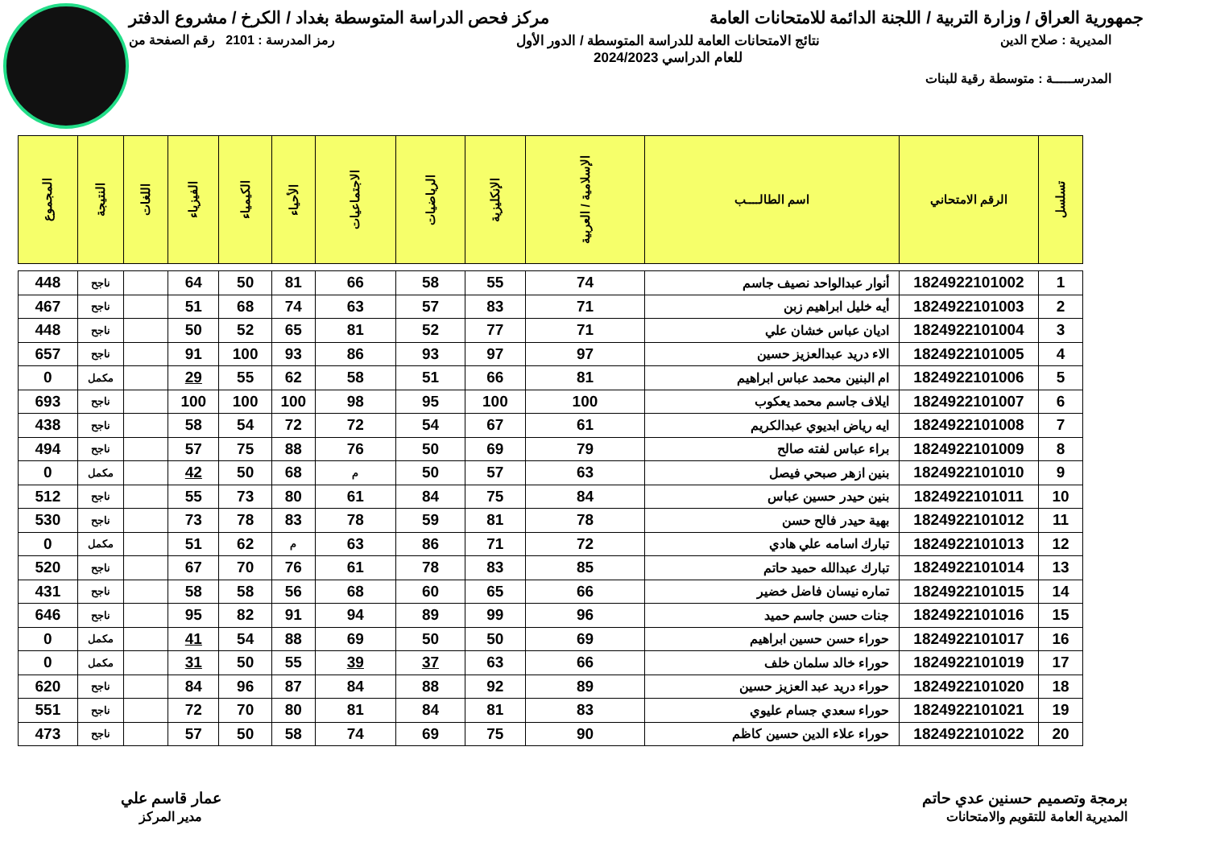جمهورية العراق / وزارة التربية / اللجنة الدائمة للامتحانات العامة
مركز فحص الدراسة المتوسطة بغداد / الكرخ / مشروع الدفتر
المديرية : صلاح الدين نتائج الامتحانات العامة للدراسة المتوسطة / الدور الأول
للعام الدراسي 2024/2023
رمز المدرسة : 2101 رقم الصفحة من
المدرســـــة : متوسطة رقية للبنات
| تسلسل | الرقم الامتحاني | اسم الطالــــب | الإسلامية / العربية | الإنكليزية | الرياضيات | الاجتماعيات | الأحياء | الكيمياء | الفيزياء | اللغات | النتيجة | المجموع |
| --- | --- | --- | --- | --- | --- | --- | --- | --- | --- | --- | --- | --- |
| 1 | 1824922101002 | أنوار عبدالواحد نصيف جاسم | 74 | 55 | 58 | 66 | 81 | 50 | 64 | | ناجح | 448 |
| 2 | 1824922101003 | أيه خليل ابراهيم زبن | 71 | 83 | 57 | 63 | 74 | 68 | 51 | | ناجح | 467 |
| 3 | 1824922101004 | اديان عباس خشان علي | 71 | 77 | 52 | 81 | 65 | 52 | 50 | | ناجح | 448 |
| 4 | 1824922101005 | الاء دريد عبدالعزيز حسين | 97 | 97 | 93 | 86 | 93 | 100 | 91 | | ناجح | 657 |
| 5 | 1824922101006 | ام البنين محمد عباس ابراهيم | 81 | 66 | 51 | 58 | 62 | 55 | 29 | | مكمل | 0 |
| 6 | 1824922101007 | ايلاف جاسم محمد يعكوب | 100 | 100 | 95 | 98 | 100 | 100 | 100 | | ناجح | 693 |
| 7 | 1824922101008 | ايه رياض ابديوي عبدالكريم | 61 | 67 | 54 | 72 | 72 | 54 | 58 | | ناجح | 438 |
| 8 | 1824922101009 | براء عباس لفته صالح | 79 | 69 | 50 | 76 | 88 | 75 | 57 | | ناجح | 494 |
| 9 | 1824922101010 | بنين ازهر صبحي فيصل | 63 | 57 | 50 | م | 68 | 50 | 42 | | مكمل | 0 |
| 10 | 1824922101011 | بنين حيدر حسين عباس | 84 | 75 | 84 | 61 | 80 | 73 | 55 | | ناجح | 512 |
| 11 | 1824922101012 | بهية حيدر فالح حسن | 78 | 81 | 59 | 78 | 83 | 78 | 73 | | ناجح | 530 |
| 12 | 1824922101013 | تبارك اسامه علي هادي | 72 | 71 | 86 | 63 | م | 62 | 51 | | مكمل | 0 |
| 13 | 1824922101014 | تبارك عبدالله حميد حاتم | 85 | 83 | 78 | 61 | 76 | 70 | 67 | | ناجح | 520 |
| 14 | 1824922101015 | تماره نيسان فاضل خضير | 66 | 65 | 60 | 68 | 56 | 58 | 58 | | ناجح | 431 |
| 15 | 1824922101016 | جنات حسن جاسم حميد | 96 | 99 | 89 | 94 | 91 | 82 | 95 | | ناجح | 646 |
| 16 | 1824922101017 | حوراء حسن حسين ابراهيم | 69 | 50 | 50 | 69 | 88 | 54 | 41 | | مكمل | 0 |
| 17 | 1824922101019 | حوراء خالد سلمان خلف | 66 | 63 | 37 | 39 | 55 | 50 | 31 | | مكمل | 0 |
| 18 | 1824922101020 | حوراء دريد عبد العزيز حسين | 89 | 92 | 88 | 84 | 87 | 96 | 84 | | ناجح | 620 |
| 19 | 1824922101021 | حوراء سعدي جسام عليوي | 83 | 81 | 84 | 81 | 80 | 70 | 72 | | ناجح | 551 |
| 20 | 1824922101022 | حوراء علاء الدين حسين كاظم | 90 | 75 | 69 | 74 | 58 | 50 | 57 | | ناجح | 473 |
برمجة وتصميم حسنين عدي حاتم
المديرية العامة للتقويم والامتحانات
عمار قاسم علي
مدير المركز